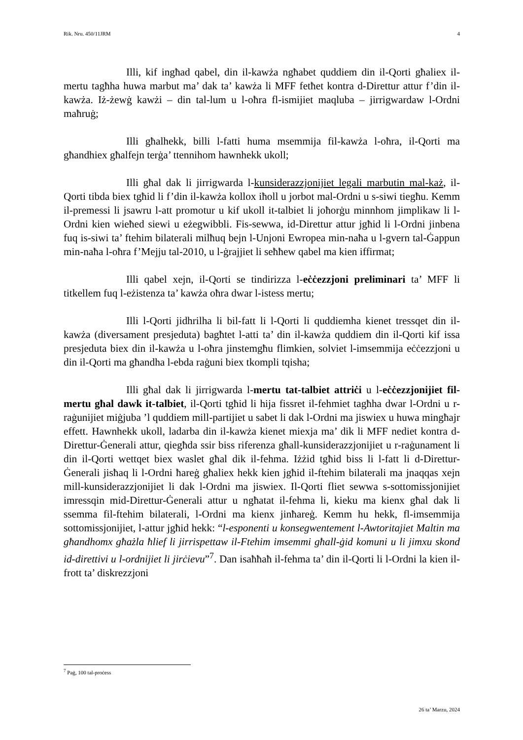Rik. Nru. 450/11JRM 4
Illi, kif ingħad qabel, din il-kawża ngħabet quddiem din il-Qorti għaliex il-mertu tagħha huwa marbut ma’ dak ta’ kawża li MFF fetħet kontra d-Direttur attur f’din il-kawża. Iż-żewġ kawżi – din tal-lum u l-oħra fl-ismijiet maqluba – jirrigwardaw l-Ordni maħruġ;
Illi għalhekk, billi l-fatti huma msemmija fil-kawża l-oħra, il-Qorti ma għandhiex għalfejn terġa’ ttennihom hawnhekk ukoll;
Illi għal dak li jirrigwarda l-kunsiderazzjonijiet legali marbutin mal-każ, il-Qorti tibda biex tgħid li f’din il-kawża kollox iħoll u jorbot mal-Ordni u s-siwi tiegħu. Kemm il-premessi li jsawru l-att promotur u kif ukoll it-talbiet li joħorġu minnhom jimplikaw li l-Ordni kien wieħed siewi u eżegwibbli. Fis-sewwa, id-Direttur attur jgħid li l-Ordni jinbena fuq is-siwi ta’ ftehim bilaterali milħuq bejn l-Unjoni Ewropea min-naħa u l-gvern tal-Ġappun min-naħa l-oħra f’Mejju tal-2010, u l-ġrajjiet li seħħew qabel ma kien iffirmat;
Illi qabel xejn, il-Qorti se tindirizza l-eċċezzjoni preliminari ta’ MFF li titkellem fuq l-eżistenza ta’ kawża oħra dwar l-istess mertu;
Illi l-Qorti jidhrilha li bil-fatt li l-Qorti li quddiemha kienet tressqet din il-kawża (diversament presjeduta) bagħtet l-atti ta’ din il-kawża quddiem din il-Qorti kif issa presjeduta biex din il-kawża u l-oħra jinstemgħu flimkien, solviet l-imsemmija eċċezzjoni u din il-Qorti ma għandha l-ebda raġuni biex tkompli tqisha;
Illi għal dak li jirrigwarda l-mertu tat-talbiet attriċi u l-eċċezzjonijiet fil-mertu għal dawk it-talbiet, il-Qorti tgħid li hija fissret il-fehmiet tagħha dwar l-Ordni u r-raġunijiet miġjuba ’l quddiem mill-partijiet u sabet li dak l-Ordni ma jiswiex u huwa mingħajr effett. Hawnhekk ukoll, ladarba din il-kawża kienet miexja ma’ dik li MFF nediet kontra d-Direttur-Ġenerali attur, qiegħda ssir biss riferenza għall-kunsiderazzjonijiet u r-raġunament li din il-Qorti wettqet biex waslet għal dik il-fehma. Iżżid tgħid biss li l-fatt li d-Direttur-Ġenerali jisħaq li l-Ordni ħareġ għaliex hekk kien jgħid il-ftehim bilaterali ma jnaqqas xejn mill-kunsiderazzjonijiet li dak l-Ordni ma jiswiex. Il-Qorti fliet sewwa s-sottomissjonijiet imressqin mid-Direttur-Ġenerali attur u ngħatat il-fehma li, kieku ma kienx għal dak li ssemma fil-ftehim bilaterali, l-Ordni ma kienx jinħareġ. Kemm hu hekk, fl-imsemmija sottomissjonijiet, l-attur jgħid hekk: “l-esponenti u konsegwentement l-Awtoritajiet Maltin ma għandhomx għażla ħlief li jirrispettaw il-Ftehim imsemmi għall-ġid komuni u li jimxu skond id-direttivi u l-ordnijiet li jirċievu”<sup>7</sup>. Dan isaħħaħ il-fehma ta’ din il-Qorti li l-Ordni la kien il-frott ta’ diskrezzjoni
<sup>7</sup> Paġ, 100 tal-proċess
26 ta’ Marzu, 2024